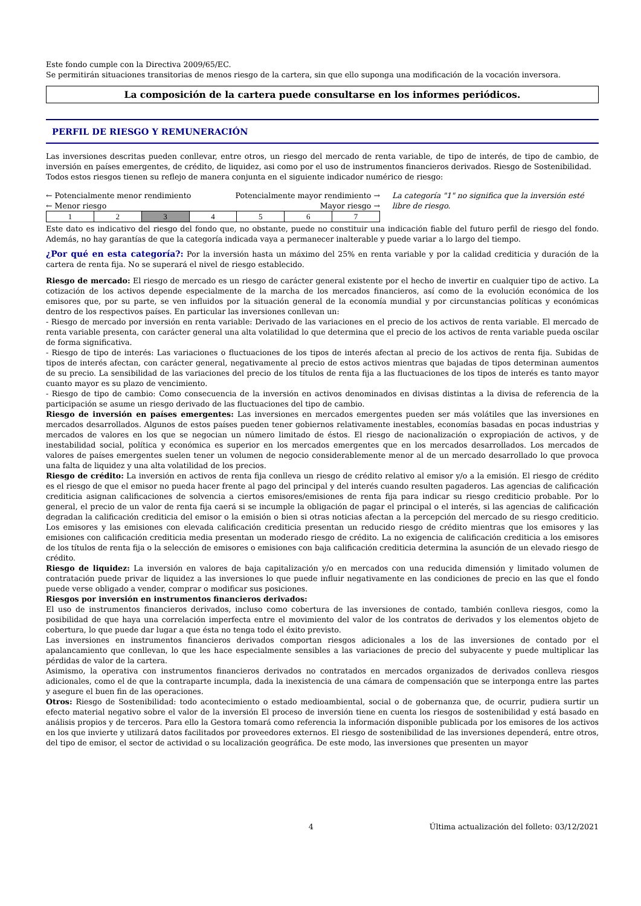Este fondo cumple con la Directiva 2009/65/EC.
Se permitirán situaciones transitorias de menos riesgo de la cartera, sin que ello suponga una modificación de la vocación inversora.
La composición de la cartera puede consultarse en los informes periódicos.
PERFIL DE RIESGO Y REMUNERACIÓN
Las inversiones descritas pueden conllevar, entre otros, un riesgo del mercado de renta variable, de tipo de interés, de tipo de cambio, de inversión en países emergentes, de crédito, de liquidez, asi como por el uso de instrumentos financieros derivados. Riesgo de Sostenibilidad.
Todos estos riesgos tienen su reflejo de manera conjunta en el siguiente indicador numérico de riesgo:
← Potencialmente menor rendimiento Potencialmente mayor rendimiento →
← Menor riesgo Mayor riesgo →
| 1 | 2 | 3 | 4 | 5 | 6 | 7 |
La categoría "1" no significa que la inversión esté libre de riesgo.
Este dato es indicativo del riesgo del fondo que, no obstante, puede no constituir una indicación fiable del futuro perfil de riesgo del fondo. Además, no hay garantías de que la categoría indicada vaya a permanecer inalterable y puede variar a lo largo del tiempo.
¿Por qué en esta categoría?: Por la inversión hasta un máximo del 25% en renta variable y por la calidad crediticia y duración de la cartera de renta fija. No se superará el nivel de riesgo establecido.
Riesgo de mercado: El riesgo de mercado es un riesgo de carácter general existente por el hecho de invertir en cualquier tipo de activo. La cotización de los activos depende especialmente de la marcha de los mercados financieros, así como de la evolución económica de los emisores que, por su parte, se ven influidos por la situación general de la economía mundial y por circunstancias políticas y económicas dentro de los respectivos países. En particular las inversiones conllevan un:
- Riesgo de mercado por inversión en renta variable: Derivado de las variaciones en el precio de los activos de renta variable. El mercado de renta variable presenta, con carácter general una alta volatilidad lo que determina que el precio de los activos de renta variable pueda oscilar de forma significativa.
- Riesgo de tipo de interés: Las variaciones o fluctuaciones de los tipos de interés afectan al precio de los activos de renta fija. Subidas de tipos de interés afectan, con carácter general, negativamente al precio de estos activos mientras que bajadas de tipos determinan aumentos de su precio. La sensibilidad de las variaciones del precio de los títulos de renta fija a las fluctuaciones de los tipos de interés es tanto mayor cuanto mayor es su plazo de vencimiento.
- Riesgo de tipo de cambio: Como consecuencia de la inversión en activos denominados en divisas distintas a la divisa de referencia de la participación se asume un riesgo derivado de las fluctuaciones del tipo de cambio.
Riesgo de inversión en países emergentes: Las inversiones en mercados emergentes pueden ser más volátiles que las inversiones en mercados desarrollados. Algunos de estos países pueden tener gobiernos relativamente inestables, economías basadas en pocas industrias y mercados de valores en los que se negocian un número limitado de éstos. El riesgo de nacionalización o expropiación de activos, y de inestabilidad social, política y económica es superior en los mercados emergentes que en los mercados desarrollados. Los mercados de valores de países emergentes suelen tener un volumen de negocio considerablemente menor al de un mercado desarrollado lo que provoca una falta de liquidez y una alta volatilidad de los precios.
Riesgo de crédito: La inversión en activos de renta fija conlleva un riesgo de crédito relativo al emisor y/o a la emisión. El riesgo de crédito es el riesgo de que el emisor no pueda hacer frente al pago del principal y del interés cuando resulten pagaderos. Las agencias de calificación crediticia asignan calificaciones de solvencia a ciertos emisores/emisiones de renta fija para indicar su riesgo crediticio probable. Por lo general, el precio de un valor de renta fija caerá si se incumple la obligación de pagar el principal o el interés, si las agencias de calificación degradan la calificación crediticia del emisor o la emisión o bien si otras noticias afectan a la percepción del mercado de su riesgo crediticio. Los emisores y las emisiones con elevada calificación crediticia presentan un reducido riesgo de crédito mientras que los emisores y las emisiones con calificación crediticia media presentan un moderado riesgo de crédito. La no exigencia de calificación crediticia a los emisores de los títulos de renta fija o la selección de emisores o emisiones con baja calificación crediticia determina la asunción de un elevado riesgo de crédito.
Riesgo de liquidez: La inversión en valores de baja capitalización y/o en mercados con una reducida dimensión y limitado volumen de contratación puede privar de liquidez a las inversiones lo que puede influir negativamente en las condiciones de precio en las que el fondo puede verse obligado a vender, comprar o modificar sus posiciones.
Riesgos por inversión en instrumentos financieros derivados:
El uso de instrumentos financieros derivados, incluso como cobertura de las inversiones de contado, también conlleva riesgos, como la posibilidad de que haya una correlación imperfecta entre el movimiento del valor de los contratos de derivados y los elementos objeto de cobertura, lo que puede dar lugar a que ésta no tenga todo el éxito previsto.
Las inversiones en instrumentos financieros derivados comportan riesgos adicionales a los de las inversiones de contado por el apalancamiento que conllevan, lo que les hace especialmente sensibles a las variaciones de precio del subyacente y puede multiplicar las pérdidas de valor de la cartera.
Asimismo, la operativa con instrumentos financieros derivados no contratados en mercados organizados de derivados conlleva riesgos adicionales, como el de que la contraparte incumpla, dada la inexistencia de una cámara de compensación que se interponga entre las partes y asegure el buen fin de las operaciones.
Otros: Riesgo de Sostenibilidad: todo acontecimiento o estado medioambiental, social o de gobernanza que, de ocurrir, pudiera surtir un efecto material negativo sobre el valor de la inversión El proceso de inversión tiene en cuenta los riesgos de sostenibilidad y está basado en análisis propios y de terceros. Para ello la Gestora tomará como referencia la información disponible publicada por los emisores de los activos en los que invierte y utilizará datos facilitados por proveedores externos. El riesgo de sostenibilidad de las inversiones dependerá, entre otros, del tipo de emisor, el sector de actividad o su localización geográfica. De este modo, las inversiones que presenten un mayor
4 Última actualización del folleto: 03/12/2021